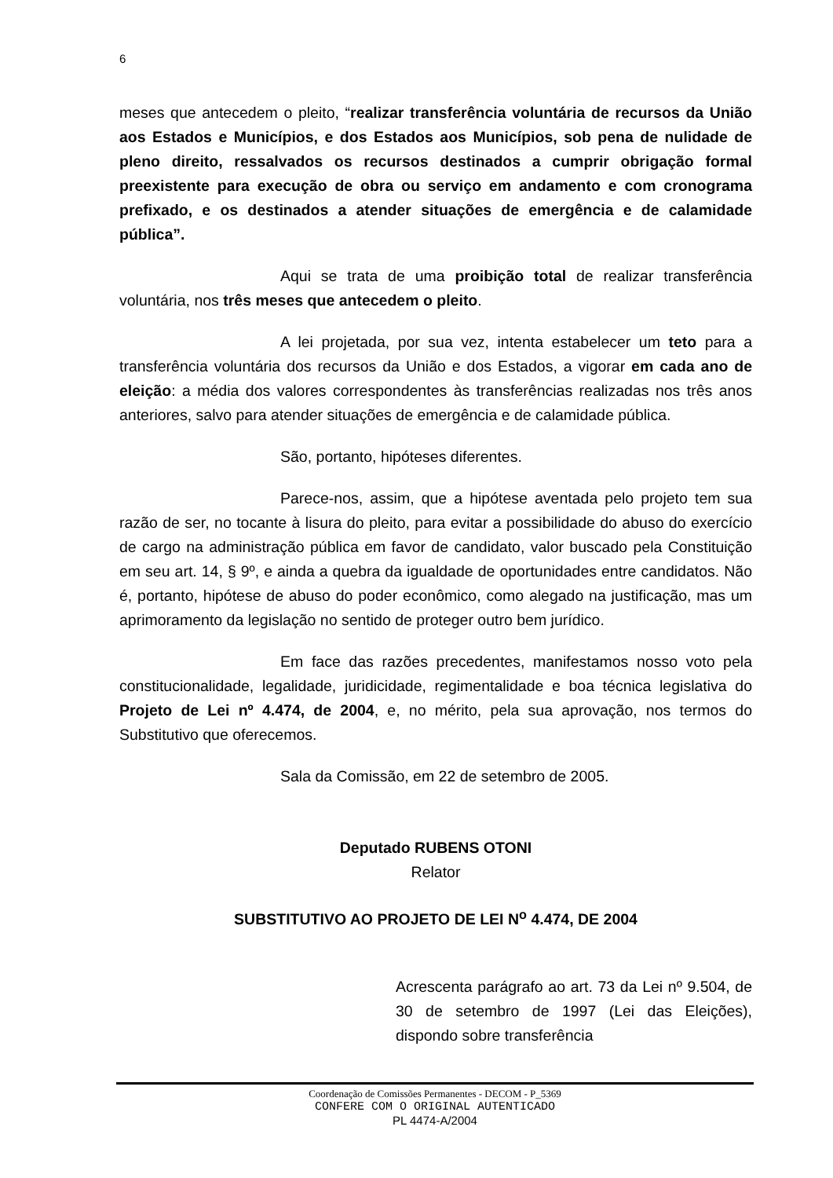6
meses que antecedem o pleito, “realizar transferência voluntária de recursos da União aos Estados e Municípios, e dos Estados aos Municípios, sob pena de nulidade de pleno direito, ressalvados os recursos destinados a cumprir obrigação formal preexistente para execução de obra ou serviço em andamento e com cronograma prefixado, e os destinados a atender situações de emergência e de calamidade pública”.
Aqui se trata de uma proibição total de realizar transferência voluntária, nos três meses que antecedem o pleito.
A lei projetada, por sua vez, intenta estabelecer um teto para a transferência voluntária dos recursos da União e dos Estados, a vigorar em cada ano de eleição: a média dos valores correspondentes às transferências realizadas nos três anos anteriores, salvo para atender situações de emergência e de calamidade pública.
São, portanto, hipóteses diferentes.
Parece-nos, assim, que a hipótese aventada pelo projeto tem sua razão de ser, no tocante à lisura do pleito, para evitar a possibilidade do abuso do exercício de cargo na administração pública em favor de candidato, valor buscado pela Constituição em seu art. 14, § 9º, e ainda a quebra da igualdade de oportunidades entre candidatos. Não é, portanto, hipótese de abuso do poder econômico, como alegado na justificação, mas um aprimoramento da legislação no sentido de proteger outro bem jurídico.
Em face das razões precedentes, manifestamos nosso voto pela constitucionalidade, legalidade, juridicidade, regimentalidade e boa técnica legislativa do Projeto de Lei nº 4.474, de 2004, e, no mérito, pela sua aprovação, nos termos do Substitutivo que oferecemos.
Sala da Comissão, em 22 de setembro de 2005.
Deputado RUBENS OTONI
Relator
SUBSTITUTIVO AO PROJETO DE LEI N<sup>o</sup> 4.474, DE 2004
Acrescenta parágrafo ao art. 73 da Lei nº 9.504, de 30 de setembro de 1997 (Lei das Eleições), dispondo sobre transferência
Coordenação de Comissões Permanentes - DECOM - P_5369
CONFERE COM O ORIGINAL AUTENTICADO
PL 4474-A/2004